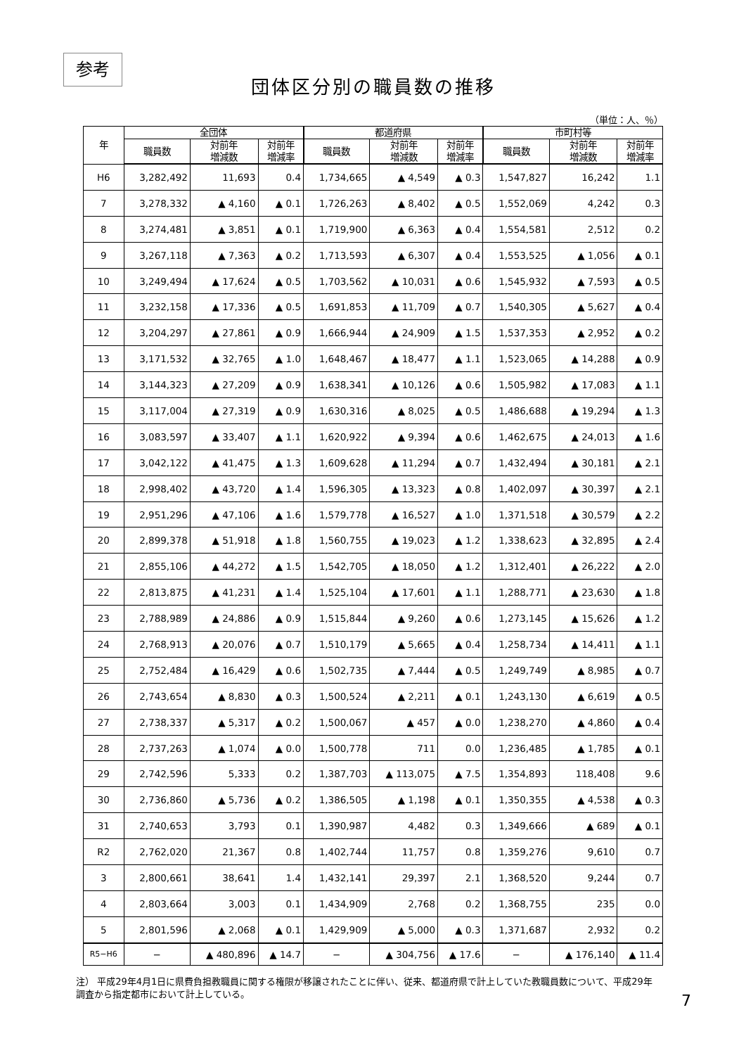参考
団体区分別の職員数の推移
（単位：人、％）
| 年 | 全団体 | | | 都道府県 | | | 市町村等 | | |
| --- | --- | --- | --- | --- | --- | --- | --- | --- | --- |
| | 職員数 | 対前年 増減数 | 対前年 増減率 | 職員数 | 対前年 増減数 | 対前年 増減率 | 職員数 | 対前年 増減数 | 対前年 増減率 |
| H6 | 3,282,492 | 11,693 | 0.4 | 1,734,665 | ▲ 4,549 | ▲ 0.3 | 1,547,827 | 16,242 | 1.1 |
| 7 | 3,278,332 | ▲ 4,160 | ▲ 0.1 | 1,726,263 | ▲ 8,402 | ▲ 0.5 | 1,552,069 | 4,242 | 0.3 |
| 8 | 3,274,481 | ▲ 3,851 | ▲ 0.1 | 1,719,900 | ▲ 6,363 | ▲ 0.4 | 1,554,581 | 2,512 | 0.2 |
| 9 | 3,267,118 | ▲ 7,363 | ▲ 0.2 | 1,713,593 | ▲ 6,307 | ▲ 0.4 | 1,553,525 | ▲ 1,056 | ▲ 0.1 |
| 10 | 3,249,494 | ▲ 17,624 | ▲ 0.5 | 1,703,562 | ▲ 10,031 | ▲ 0.6 | 1,545,932 | ▲ 7,593 | ▲ 0.5 |
| 11 | 3,232,158 | ▲ 17,336 | ▲ 0.5 | 1,691,853 | ▲ 11,709 | ▲ 0.7 | 1,540,305 | ▲ 5,627 | ▲ 0.4 |
| 12 | 3,204,297 | ▲ 27,861 | ▲ 0.9 | 1,666,944 | ▲ 24,909 | ▲ 1.5 | 1,537,353 | ▲ 2,952 | ▲ 0.2 |
| 13 | 3,171,532 | ▲ 32,765 | ▲ 1.0 | 1,648,467 | ▲ 18,477 | ▲ 1.1 | 1,523,065 | ▲ 14,288 | ▲ 0.9 |
| 14 | 3,144,323 | ▲ 27,209 | ▲ 0.9 | 1,638,341 | ▲ 10,126 | ▲ 0.6 | 1,505,982 | ▲ 17,083 | ▲ 1.1 |
| 15 | 3,117,004 | ▲ 27,319 | ▲ 0.9 | 1,630,316 | ▲ 8,025 | ▲ 0.5 | 1,486,688 | ▲ 19,294 | ▲ 1.3 |
| 16 | 3,083,597 | ▲ 33,407 | ▲ 1.1 | 1,620,922 | ▲ 9,394 | ▲ 0.6 | 1,462,675 | ▲ 24,013 | ▲ 1.6 |
| 17 | 3,042,122 | ▲ 41,475 | ▲ 1.3 | 1,609,628 | ▲ 11,294 | ▲ 0.7 | 1,432,494 | ▲ 30,181 | ▲ 2.1 |
| 18 | 2,998,402 | ▲ 43,720 | ▲ 1.4 | 1,596,305 | ▲ 13,323 | ▲ 0.8 | 1,402,097 | ▲ 30,397 | ▲ 2.1 |
| 19 | 2,951,296 | ▲ 47,106 | ▲ 1.6 | 1,579,778 | ▲ 16,527 | ▲ 1.0 | 1,371,518 | ▲ 30,579 | ▲ 2.2 |
| 20 | 2,899,378 | ▲ 51,918 | ▲ 1.8 | 1,560,755 | ▲ 19,023 | ▲ 1.2 | 1,338,623 | ▲ 32,895 | ▲ 2.4 |
| 21 | 2,855,106 | ▲ 44,272 | ▲ 1.5 | 1,542,705 | ▲ 18,050 | ▲ 1.2 | 1,312,401 | ▲ 26,222 | ▲ 2.0 |
| 22 | 2,813,875 | ▲ 41,231 | ▲ 1.4 | 1,525,104 | ▲ 17,601 | ▲ 1.1 | 1,288,771 | ▲ 23,630 | ▲ 1.8 |
| 23 | 2,788,989 | ▲ 24,886 | ▲ 0.9 | 1,515,844 | ▲ 9,260 | ▲ 0.6 | 1,273,145 | ▲ 15,626 | ▲ 1.2 |
| 24 | 2,768,913 | ▲ 20,076 | ▲ 0.7 | 1,510,179 | ▲ 5,665 | ▲ 0.4 | 1,258,734 | ▲ 14,411 | ▲ 1.1 |
| 25 | 2,752,484 | ▲ 16,429 | ▲ 0.6 | 1,502,735 | ▲ 7,444 | ▲ 0.5 | 1,249,749 | ▲ 8,985 | ▲ 0.7 |
| 26 | 2,743,654 | ▲ 8,830 | ▲ 0.3 | 1,500,524 | ▲ 2,211 | ▲ 0.1 | 1,243,130 | ▲ 6,619 | ▲ 0.5 |
| 27 | 2,738,337 | ▲ 5,317 | ▲ 0.2 | 1,500,067 | ▲ 457 | ▲ 0.0 | 1,238,270 | ▲ 4,860 | ▲ 0.4 |
| 28 | 2,737,263 | ▲ 1,074 | ▲ 0.0 | 1,500,778 | 711 | 0.0 | 1,236,485 | ▲ 1,785 | ▲ 0.1 |
| 29 | 2,742,596 | 5,333 | 0.2 | 1,387,703 | ▲ 113,075 | ▲ 7.5 | 1,354,893 | 118,408 | 9.6 |
| 30 | 2,736,860 | ▲ 5,736 | ▲ 0.2 | 1,386,505 | ▲ 1,198 | ▲ 0.1 | 1,350,355 | ▲ 4,538 | ▲ 0.3 |
| 31 | 2,740,653 | 3,793 | 0.1 | 1,390,987 | 4,482 | 0.3 | 1,349,666 | ▲ 689 | ▲ 0.1 |
| R2 | 2,762,020 | 21,367 | 0.8 | 1,402,744 | 11,757 | 0.8 | 1,359,276 | 9,610 | 0.7 |
| 3 | 2,800,661 | 38,641 | 1.4 | 1,432,141 | 29,397 | 2.1 | 1,368,520 | 9,244 | 0.7 |
| 4 | 2,803,664 | 3,003 | 0.1 | 1,434,909 | 2,768 | 0.2 | 1,368,755 | 235 | 0.0 |
| 5 | 2,801,596 | ▲ 2,068 | ▲ 0.1 | 1,429,909 | ▲ 5,000 | ▲ 0.3 | 1,371,687 | 2,932 | 0.2 |
| R5−H6 | − | ▲ 480,896 | ▲ 14.7 | − | ▲ 304,756 | ▲ 17.6 | − | ▲ 176,140 | ▲ 11.4 |
注） 平成29年4月1日に県費負担教職員に関する権限が移譲されたことに伴い、従来、都道府県で計上していた教職員数について、平成29年調査から指定都市において計上している。
7